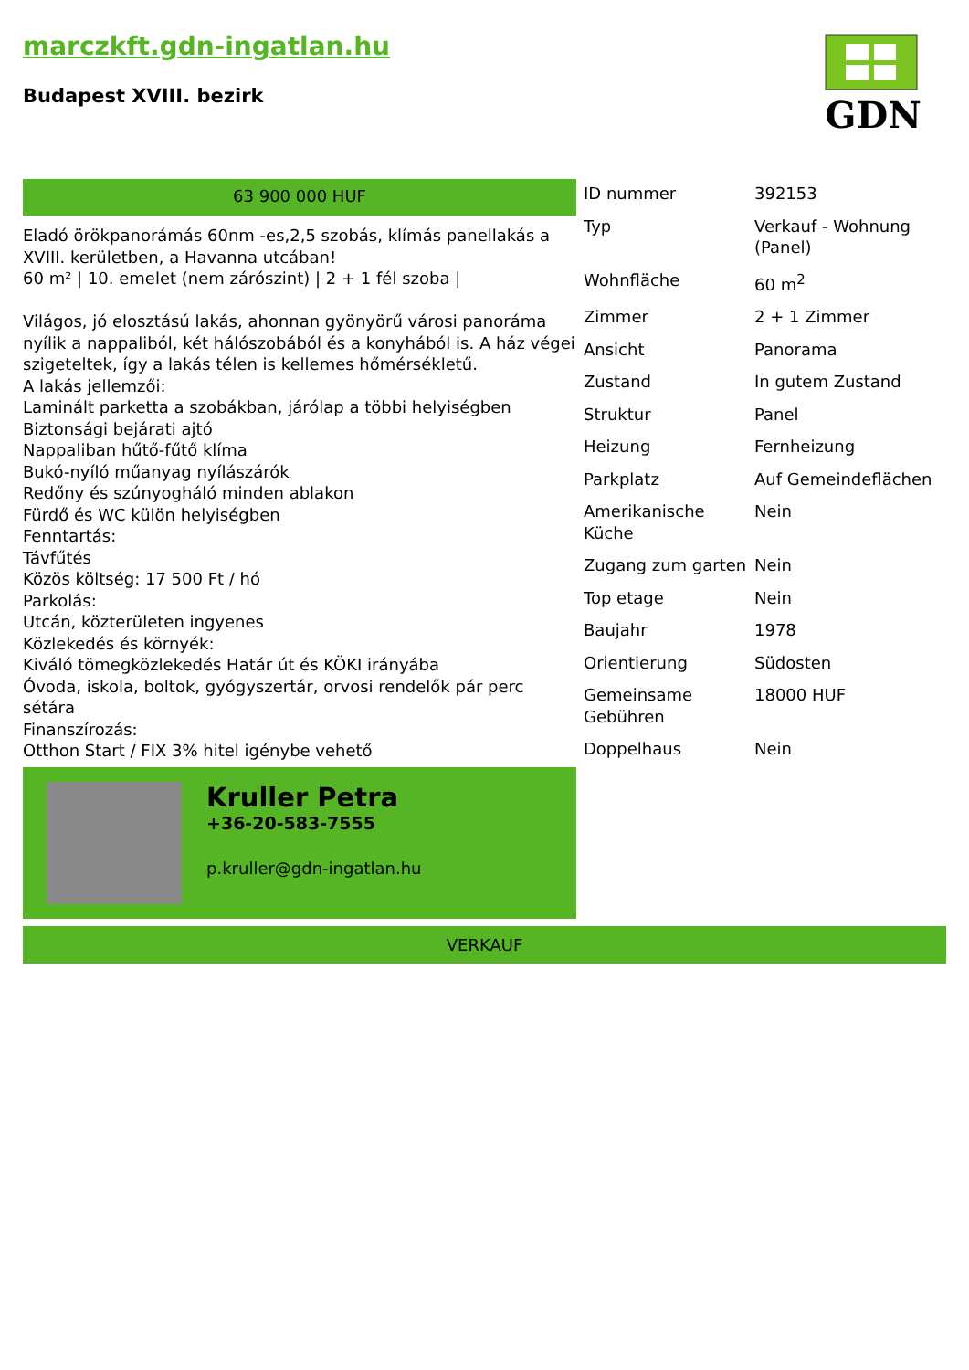marczkft.gdn-ingatlan.hu
Budapest XVIII. bezirk
GDN
63 900 000 HUF
Eladó örökpanorámás 60nm -es,2,5 szobás, klímás panellakás a XVIII. kerületben, a Havanna utcában!
60 m² | 10. emelet (nem zárószint) | 2 + 1 fél szoba |
Világos, jó elosztású lakás, ahonnan gyönyörű városi panoráma nyílik a nappaliból, két hálószobából és a konyhából is. A ház végei szigeteltek, így a lakás télen is kellemes hőmérsékletű.
A lakás jellemzői:
Laminált parketta a szobákban, járólap a többi helyiségben
Biztonsági bejárati ajtó
Nappaliban hűtő-fűtő klíma
Bukó-nyíló műanyag nyílászárók
Redőny és szúnyogháló minden ablakon
Fürdő és WC külön helyiségben
Fenntartás:
Távfűtés
Közös költség: 17 500 Ft / hó
Parkolás:
Utcán, közterületen ingyenes
Közlekedés és környék:
Kiváló tömegközlekedés Határ út és KÖKI irányába
Óvoda, iskola, boltok, gyógyszertár, orvosi rendelők pár perc sétára
Finanszírozás:
Otthon Start / FIX 3% hitel igénybe vehető
Kruller Petra
+36-20-583-7555
p.kruller@gdn-ingatlan.hu
| ID nummer | 392153 |
| Typ | Verkauf - Wohnung (Panel) |
| Wohnfläche | 60 m<sup>2</sup> |
| Zimmer | 2 + 1 Zimmer |
| Ansicht | Panorama |
| Zustand | In gutem Zustand |
| Struktur | Panel |
| Heizung | Fernheizung |
| Parkplatz | Auf Gemeindeflächen |
| Amerikanische Küche | Nein |
| Zugang zum garten | Nein |
| Top etage | Nein |
| Baujahr | 1978 |
| Orientierung | Südosten |
| Gemeinsame Gebühren | 18000 HUF |
| Doppelhaus | Nein |
VERKAUF